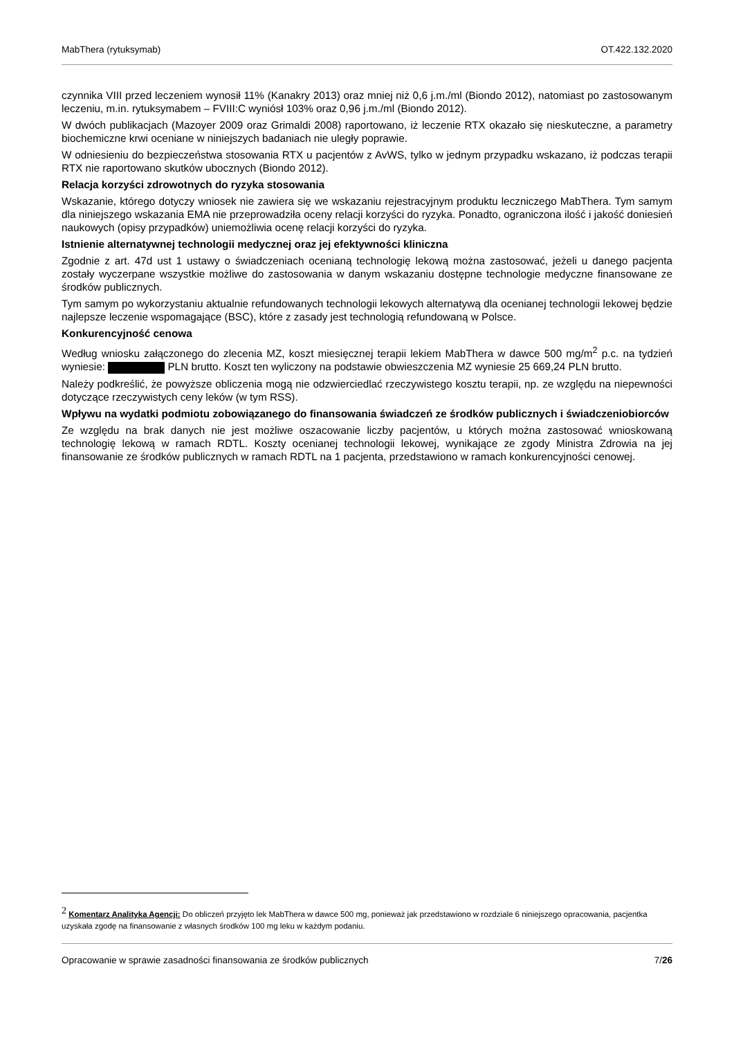MabThera (rytuksymab) OT.422.132.2020
czynnika VIII przed leczeniem wynosił 11% (Kanakry 2013) oraz mniej niż 0,6 j.m./ml (Biondo 2012), natomiast po zastosowanym leczeniu, m.in. rytuksymabem – FVIII:C wyniósł 103% oraz 0,96 j.m./ml (Biondo 2012).
W dwóch publikacjach (Mazoyer 2009 oraz Grimaldi 2008) raportowano, iż leczenie RTX okazało się nieskuteczne, a parametry biochemiczne krwi oceniane w niniejszych badaniach nie uległy poprawie.
W odniesieniu do bezpieczeństwa stosowania RTX u pacjentów z AvWS, tylko w jednym przypadku wskazano, iż podczas terapii RTX nie raportowano skutków ubocznych (Biondo 2012).
Relacja korzyści zdrowotnych do ryzyka stosowania
Wskazanie, którego dotyczy wniosek nie zawiera się we wskazaniu rejestracyjnym produktu leczniczego MabThera. Tym samym dla niniejszego wskazania EMA nie przeprowadziła oceny relacji korzyści do ryzyka. Ponadto, ograniczona ilość i jakość doniesień naukowych (opisy przypadków) uniemożliwia ocenę relacji korzyści do ryzyka.
Istnienie alternatywnej technologii medycznej oraz jej efektywności kliniczna
Zgodnie z art. 47d ust 1 ustawy o świadczeniach ocenianą technologię lekową można zastosować, jeżeli u danego pacjenta zostały wyczerpane wszystkie możliwe do zastosowania w danym wskazaniu dostępne technologie medyczne finansowane ze środków publicznych.
Tym samym po wykorzystaniu aktualnie refundowanych technologii lekowych alternatywą dla ocenianej technologii lekowej będzie najlepsze leczenie wspomagające (BSC), które z zasady jest technologią refundowaną w Polsce.
Konkurencyjność cenowa
Według wniosku załączonego do zlecenia MZ, koszt miesięcznej terapii lekiem MabThera w dawce 500 mg/m<sup>2</sup> p.c. na tydzień wyniesie: PLN brutto. Koszt ten wyliczony na podstawie obwieszczenia MZ wyniesie 25 669,24 PLN brutto.
Należy podkreślić, że powyższe obliczenia mogą nie odzwierciedlać rzeczywistego kosztu terapii, np. ze względu na niepewności dotyczące rzeczywistych ceny leków (w tym RSS).
Wpływu na wydatki podmiotu zobowiązanego do finansowania świadczeń ze środków publicznych i świadczeniobiorców
Ze względu na brak danych nie jest możliwe oszacowanie liczby pacjentów, u których można zastosować wnioskowaną technologię lekową w ramach RDTL. Koszty ocenianej technologii lekowej, wynikające ze zgody Ministra Zdrowia na jej finansowanie ze środków publicznych w ramach RDTL na 1 pacjenta, przedstawiono w ramach konkurencyjności cenowej.
<sup>2</sup> Komentarz Analityka Agencji: Do obliczeń przyjęto lek MabThera w dawce 500 mg, ponieważ jak przedstawiono w rozdziale 6 niniejszego opracowania, pacjentka uzyskała zgodę na finansowanie z własnych środków 100 mg leku w każdym podaniu.
Opracowanie w sprawie zasadności finansowania ze środków publicznych 7/26